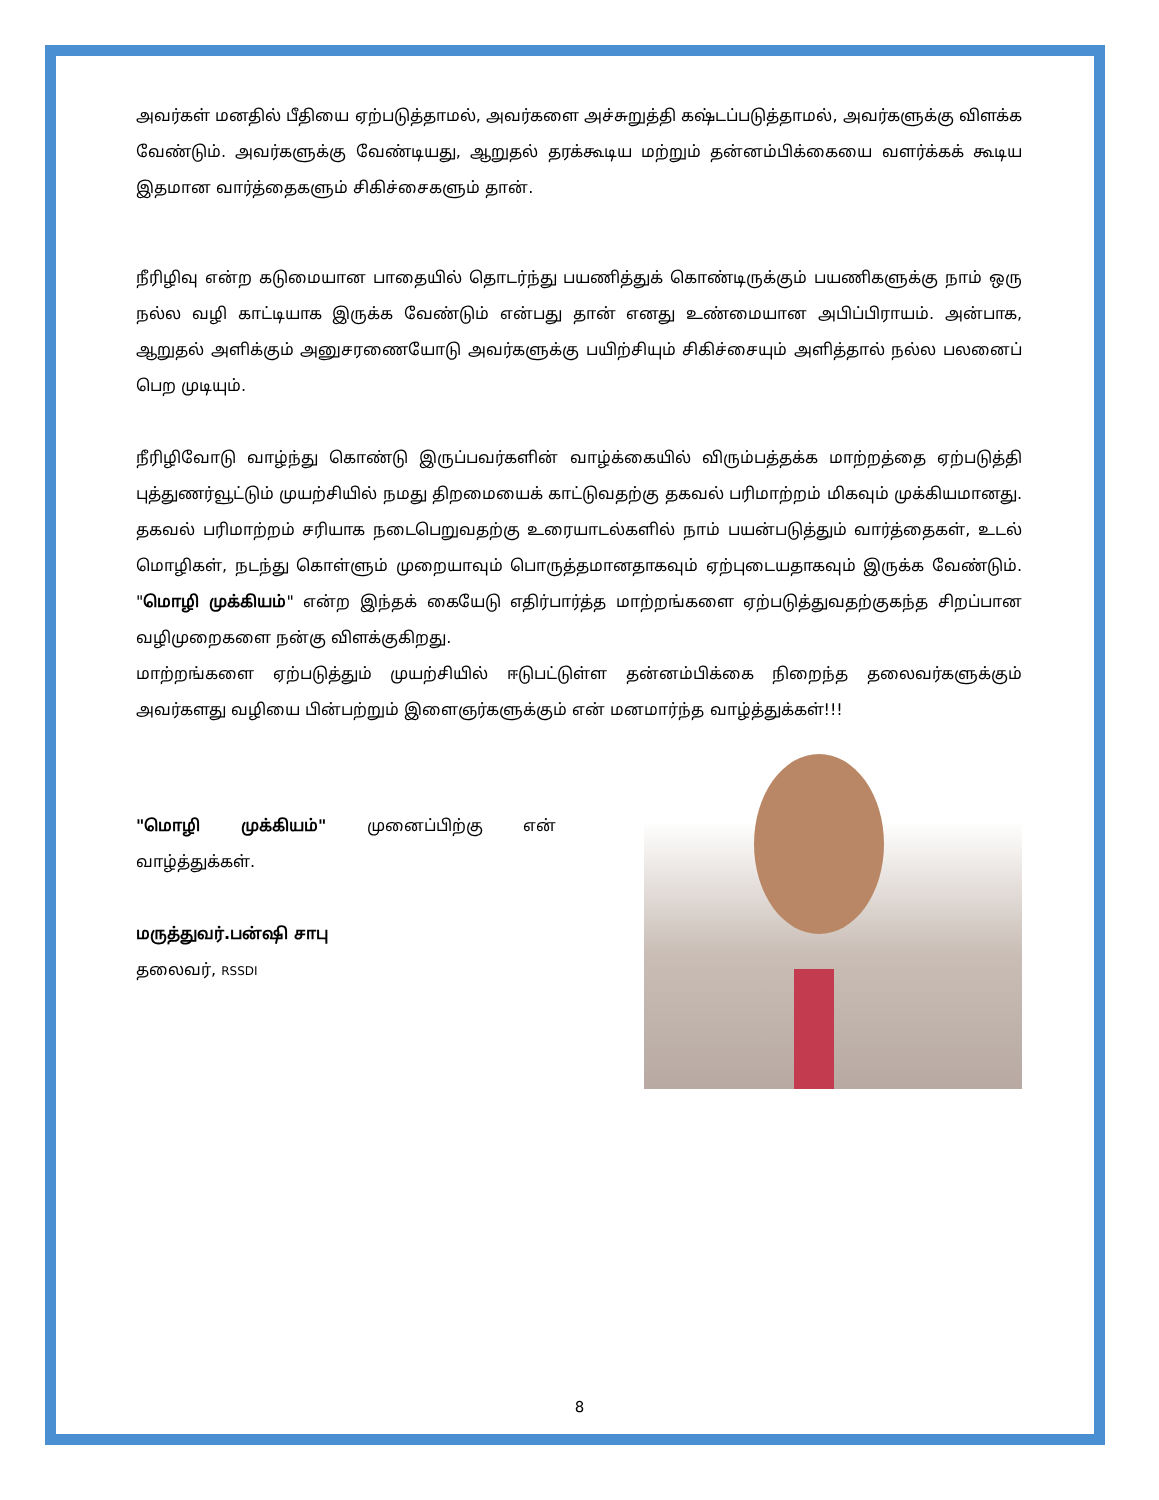அவர்கள் மனதில் பீதியை ஏற்படுத்தாமல், அவர்களை அச்சுறுத்தி கஷ்டப்படுத்தாமல், அவர்களுக்கு விளக்க வேண்டும். அவர்களுக்கு வேண்டியது, ஆறுதல் தரக்கூடிய மற்றும் தன்னம்பிக்கையை வளர்க்கக் கூடிய இதமான வார்த்தைகளும் சிகிச்சைகளும் தான்.
நீரிழிவு என்ற கடுமையான பாதையில் தொடர்ந்து பயணித்துக் கொண்டிருக்கும் பயணிகளுக்கு நாம் ஒரு நல்ல வழி காட்டியாக இருக்க வேண்டும் என்பது தான் எனது உண்மையான அபிப்பிராயம். அன்பாக, ஆறுதல் அளிக்கும் அனுசரணையோடு அவர்களுக்கு பயிற்சியும் சிகிச்சையும் அளித்தால் நல்ல பலனைப் பெற முடியும்.
நீரிழிவோடு வாழ்ந்து கொண்டு இருப்பவர்களின் வாழ்க்கையில் விரும்பத்தக்க மாற்றத்தை ஏற்படுத்தி புத்துணர்வூட்டும் முயற்சியில் நமது திறமையைக் காட்டுவதற்கு தகவல் பரிமாற்றம் மிகவும் முக்கியமானது. தகவல் பரிமாற்றம் சரியாக நடைபெறுவதற்கு உரையாடல்களில் நாம் பயன்படுத்தும் வார்த்தைகள், உடல் மொழிகள், நடந்து கொள்ளும் முறையாவும் பொருத்தமானதாகவும் ஏற்புடையதாகவும் இருக்க வேண்டும். "மொழி முக்கியம்" என்ற இந்தக் கையேடு எதிர்பார்த்த மாற்றங்களை ஏற்படுத்துவதற்குகந்த சிறப்பான வழிமுறைகளை நன்கு விளக்குகிறது.
மாற்றங்களை ஏற்படுத்தும் முயற்சியில் ஈடுபட்டுள்ள தன்னம்பிக்கை நிறைந்த தலைவர்களுக்கும் அவர்களது வழியை பின்பற்றும் இளைஞர்களுக்கும் என் மனமார்ந்த வாழ்த்துக்கள்!!!
"மொழி முக்கியம்" முனைப்பிற்கு என் வாழ்த்துக்கள்.
மருத்துவர்.பன்ஷி சாபு
தலைவர், RSSDI
8